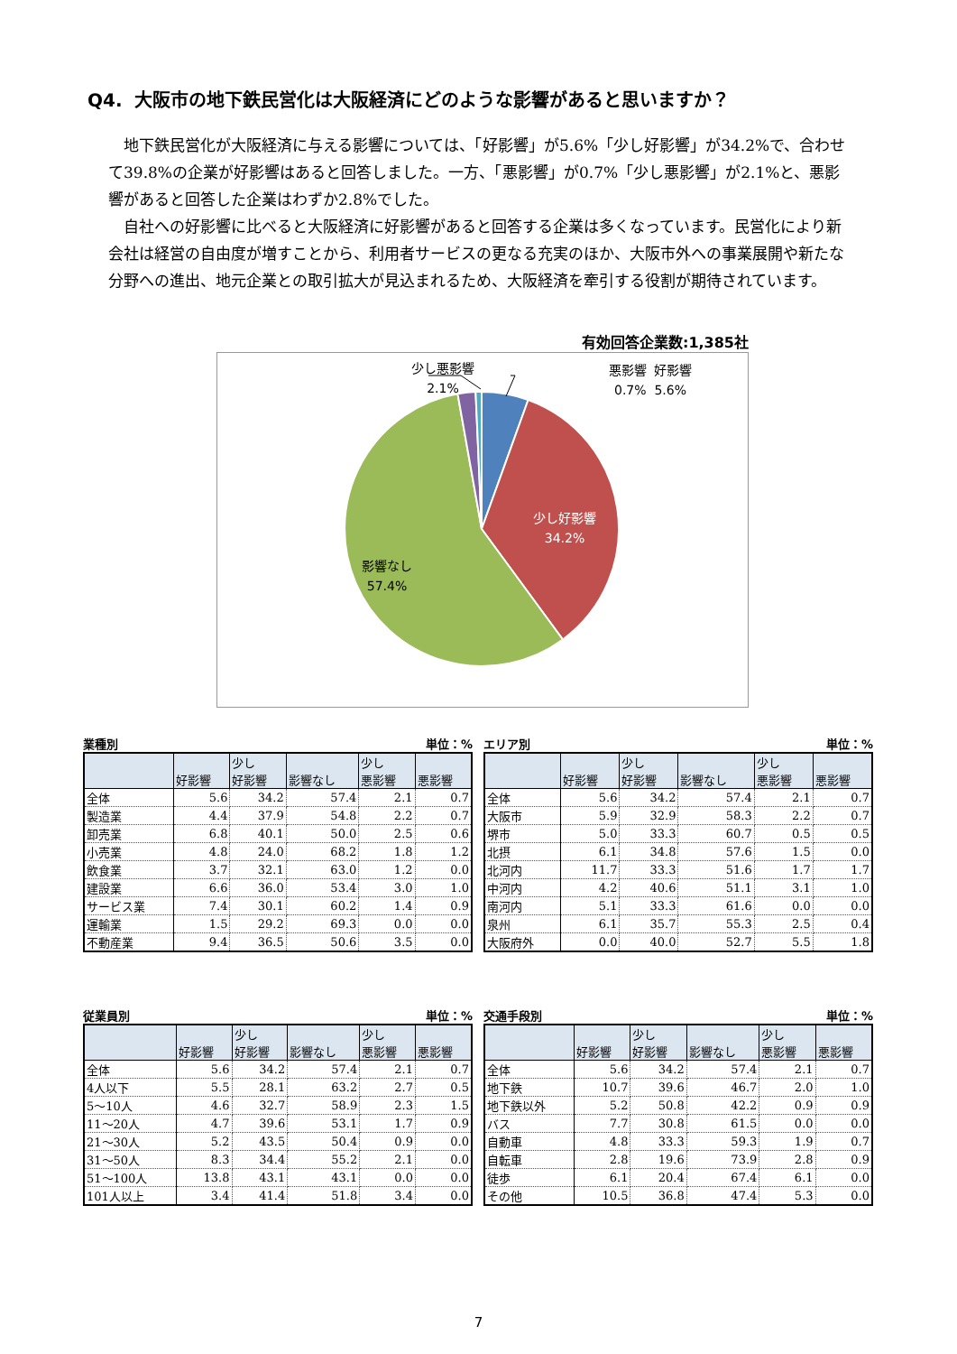Q4. 大阪市の地下鉄民営化は大阪経済にどのような影響があると思いますか？
地下鉄民営化が大阪経済に与える影響については、「好影響」が5.6%「少し好影響」が34.2%で、合わせて39.8%の企業が好影響はあると回答しました。一方、「悪影響」が0.7%「少し悪影響」が2.1%と、悪影響があると回答した企業はわずか2.8%でした。
自社への好影響に比べると大阪経済に好影響があると回答する企業は多くなっています。民営化により新会社は経営の自由度が増すことから、利用者サービスの更なる充実のほか、大阪市外への事業展開や新たな分野への進出、地元企業との取引拡大が見込まれるため、大阪経済を牽引する役割が期待されています。
有効回答企業数:1,385社
少し悪影響
2.1%
悪影響 好影響
0.7% 5.6%
少し好影響
34.2%
影響なし
57.4%
業種別 単位：%
| | 好影響 | 少し 好影響 | 影響なし | 少し 悪影響 | 悪影響 |
| --- | --- | --- | --- | --- | --- |
| 全体 | 5.6 | 34.2 | 57.4 | 2.1 | 0.7 |
| 製造業 | 4.4 | 37.9 | 54.8 | 2.2 | 0.7 |
| 卸売業 | 6.8 | 40.1 | 50.0 | 2.5 | 0.6 |
| 小売業 | 4.8 | 24.0 | 68.2 | 1.8 | 1.2 |
| 飲食業 | 3.7 | 32.1 | 63.0 | 1.2 | 0.0 |
| 建設業 | 6.6 | 36.0 | 53.4 | 3.0 | 1.0 |
| サービス業 | 7.4 | 30.1 | 60.2 | 1.4 | 0.9 |
| 運輸業 | 1.5 | 29.2 | 69.3 | 0.0 | 0.0 |
| 不動産業 | 9.4 | 36.5 | 50.6 | 3.5 | 0.0 |
エリア別 単位：%
| | 好影響 | 少し 好影響 | 影響なし | 少し 悪影響 | 悪影響 |
| --- | --- | --- | --- | --- | --- |
| 全体 | 5.6 | 34.2 | 57.4 | 2.1 | 0.7 |
| 大阪市 | 5.9 | 32.9 | 58.3 | 2.2 | 0.7 |
| 堺市 | 5.0 | 33.3 | 60.7 | 0.5 | 0.5 |
| 北摂 | 6.1 | 34.8 | 57.6 | 1.5 | 0.0 |
| 北河内 | 11.7 | 33.3 | 51.6 | 1.7 | 1.7 |
| 中河内 | 4.2 | 40.6 | 51.1 | 3.1 | 1.0 |
| 南河内 | 5.1 | 33.3 | 61.6 | 0.0 | 0.0 |
| 泉州 | 6.1 | 35.7 | 55.3 | 2.5 | 0.4 |
| 大阪府外 | 0.0 | 40.0 | 52.7 | 5.5 | 1.8 |
従業員別 単位：%
| | 好影響 | 少し 好影響 | 影響なし | 少し 悪影響 | 悪影響 |
| --- | --- | --- | --- | --- | --- |
| 全体 | 5.6 | 34.2 | 57.4 | 2.1 | 0.7 |
| 4人以下 | 5.5 | 28.1 | 63.2 | 2.7 | 0.5 |
| 5～10人 | 4.6 | 32.7 | 58.9 | 2.3 | 1.5 |
| 11～20人 | 4.7 | 39.6 | 53.1 | 1.7 | 0.9 |
| 21～30人 | 5.2 | 43.5 | 50.4 | 0.9 | 0.0 |
| 31～50人 | 8.3 | 34.4 | 55.2 | 2.1 | 0.0 |
| 51～100人 | 13.8 | 43.1 | 43.1 | 0.0 | 0.0 |
| 101人以上 | 3.4 | 41.4 | 51.8 | 3.4 | 0.0 |
交通手段別 単位：%
| | 好影響 | 少し 好影響 | 影響なし | 少し 悪影響 | 悪影響 |
| --- | --- | --- | --- | --- | --- |
| 全体 | 5.6 | 34.2 | 57.4 | 2.1 | 0.7 |
| 地下鉄 | 10.7 | 39.6 | 46.7 | 2.0 | 1.0 |
| 地下鉄以外 | 5.2 | 50.8 | 42.2 | 0.9 | 0.9 |
| バス | 7.7 | 30.8 | 61.5 | 0.0 | 0.0 |
| 自動車 | 4.8 | 33.3 | 59.3 | 1.9 | 0.7 |
| 自転車 | 2.8 | 19.6 | 73.9 | 2.8 | 0.9 |
| 徒歩 | 6.1 | 20.4 | 67.4 | 6.1 | 0.0 |
| その他 | 10.5 | 36.8 | 47.4 | 5.3 | 0.0 |
7